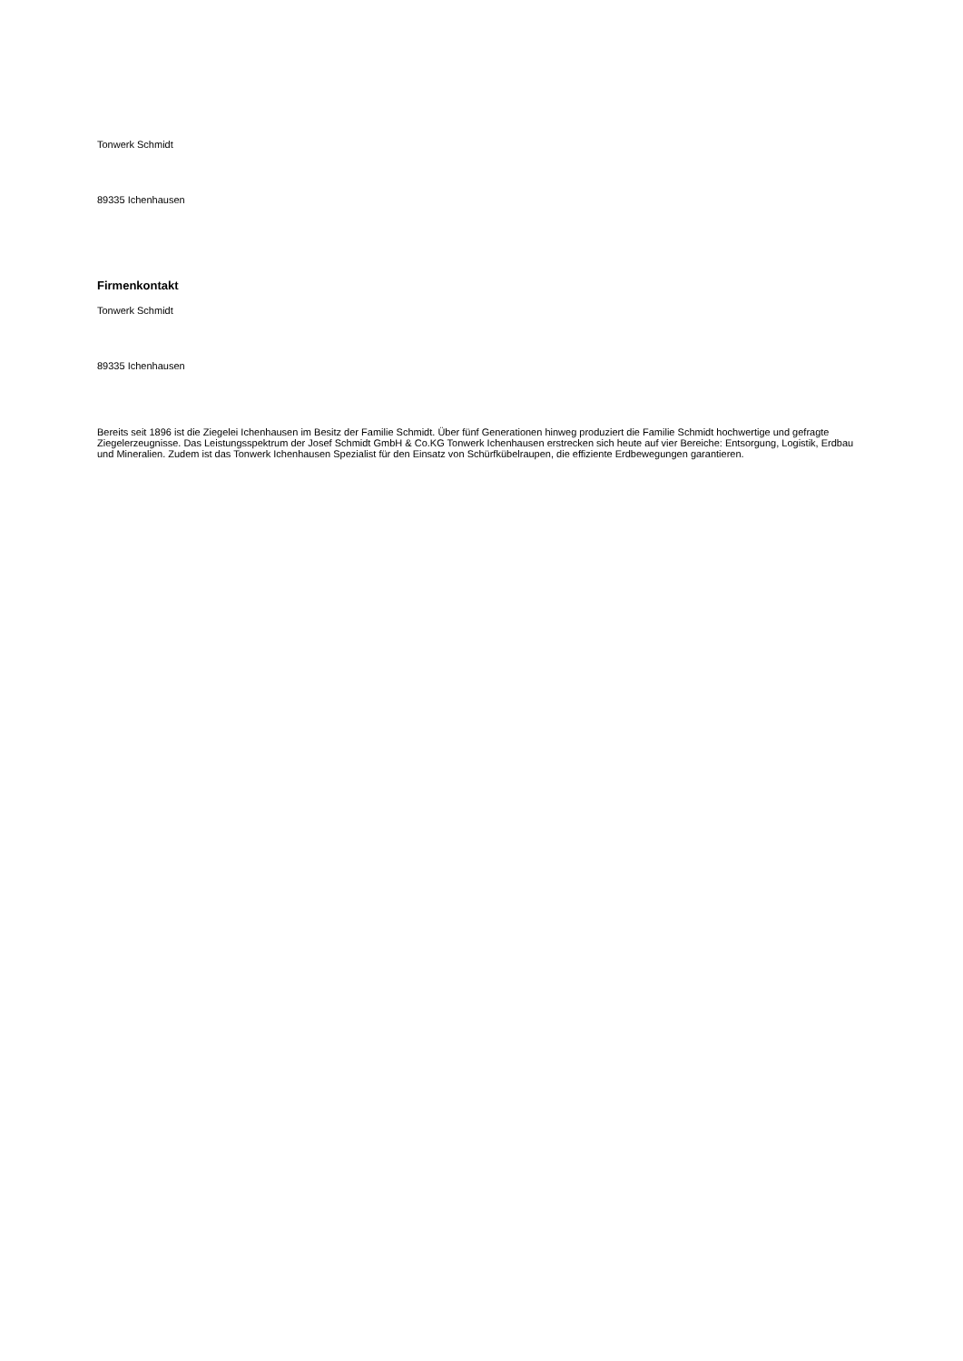Tonwerk Schmidt
89335 Ichenhausen
Firmenkontakt
Tonwerk Schmidt
89335 Ichenhausen
Bereits seit 1896 ist die Ziegelei Ichenhausen im Besitz der Familie Schmidt. Über fünf Generationen hinweg produziert die Familie Schmidt hochwertige und gefragte Ziegelerzeugnisse. Das Leistungsspektrum der Josef Schmidt GmbH & Co.KG Tonwerk Ichenhausen erstrecken sich heute auf vier Bereiche: Entsorgung, Logistik, Erdbau und Mineralien. Zudem ist das Tonwerk Ichenhausen Spezialist für den Einsatz von Schürfkübelraupen, die effiziente Erdbewegungen garantieren.